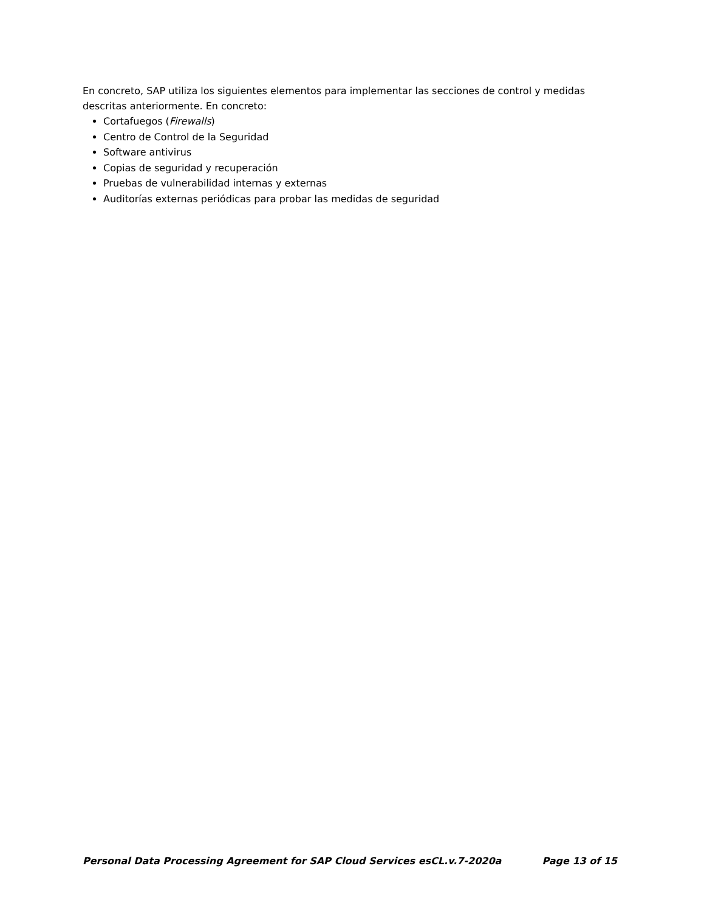En concreto, SAP utiliza los siguientes elementos para implementar las secciones de control y medidas descritas anteriormente. En concreto:
Cortafuegos (Firewalls)
Centro de Control de la Seguridad
Software antivirus
Copias de seguridad y recuperación
Pruebas de vulnerabilidad internas y externas
Auditorías externas periódicas para probar las medidas de seguridad
Personal Data Processing Agreement for SAP Cloud Services esCL.v.7-2020a Page 13 of 15